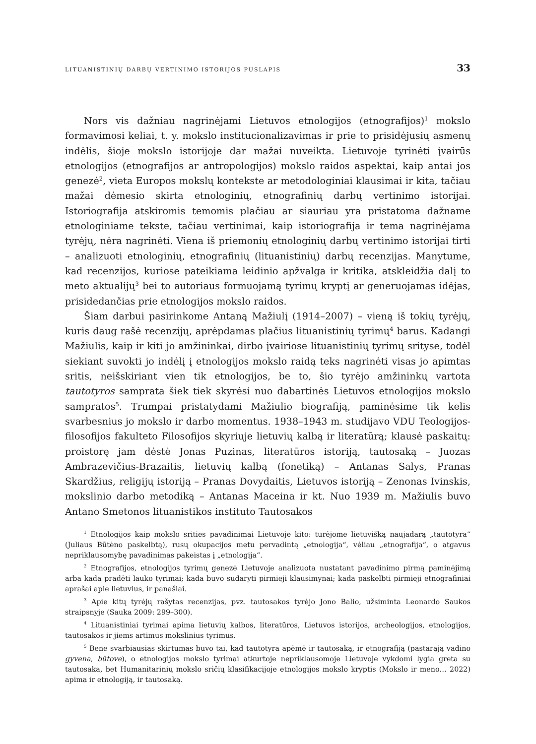LITUANISTINIŲ DARBŲ VERTINIMO ISTORIJOS PUSLAPIS 33
Nors vis dažniau nagrinėjami Lietuvos etnologijos (etnografijos)<sup>1</sup> mokslo formavimosi keliai, t. y. mokslo institucionalizavimas ir prie to prisidėjusių asmenų indėlis, šioje mokslo istorijoje dar mažai nuveikta. Lietuvoje tyrinėti įvairūs etnologijos (etnografijos ar antropologijos) mokslo raidos aspektai, kaip antai jos genezė<sup>2</sup>, vieta Europos mokslų kontekste ar metodologiniai klausimai ir kita, tačiau mažai dėmesio skirta etnologinių, etnografinių darbų vertinimo istorijai. Istoriografija atskiromis temomis plačiau ar siauriau yra pristatoma dažname etnologiniame tekste, tačiau vertinimai, kaip istoriografija ir tema nagrinėjama tyrėjų, nėra nagrinėti. Viena iš priemonių etnologinių darbų vertinimo istorijai tirti – analizuoti etnologinių, etnografinių (lituanistinių) darbų recenzijas. Manytume, kad recenzijos, kuriose pateikiama leidinio apžvalga ir kritika, atskleidžia dalį to meto aktualijų<sup>3</sup> bei to autoriaus formuojamą tyrimų kryptį ar generuojamas idėjas, prisidedančias prie etnologijos mokslo raidos.
Šiam darbui pasirinkome Antaną Mažiulį (1914–2007) – vieną iš tokių tyrėjų, kuris daug rašė recenzijų, aprėpdamas plačius lituanistinių tyrimų<sup>4</sup> barus. Kadangi Mažiulis, kaip ir kiti jo amžininkai, dirbo įvairiose lituanistinių tyrimų srityse, todėl siekiant suvokti jo indėlį į etnologijos mokslo raidą teks nagrinėti visas jo apimtas sritis, neišskiriant vien tik etnologijos, be to, šio tyrėjo amžininkų vartota tautotyros samprata šiek tiek skyrėsi nuo dabartinės Lietuvos etnologijos mokslo sampratos<sup>5</sup>. Trumpai pristatydami Mažiulio biografiją, paminėsime tik kelis svarbesnius jo mokslo ir darbo momentus. 1938–1943 m. studijavo VDU Teologijos-filosofijos fakulteto Filosofijos skyriuje lietuvių kalbą ir literatūrą; klausė paskaitų: proistorę jam dėstė Jonas Puzinas, literatūros istoriją, tautosaką – Juozas Ambrazevičius-Brazaitis, lietuvių kalbą (fonetiką) – Antanas Salys, Pranas Skardžius, religijų istoriją – Pranas Dovydaitis, Lietuvos istoriją – Zenonas Ivinskis, mokslinio darbo metodiką – Antanas Maceina ir kt. Nuo 1939 m. Mažiulis buvo Antano Smetonos lituanistikos instituto Tautosakos
<sup>1</sup> Etnologijos kaip mokslo srities pavadinimai Lietuvoje kito: turėjome lietuvišką naujadarą „tautotyra“ (Juliaus Būtėno paskelbtą), rusų okupacijos metu pervadintą „etnologija“, vėliau „etnografija“, o atgavus nepriklausomybę pavadinimas pakeistas į „etnologija“.
<sup>2</sup> Etnografijos, etnologijos tyrimų genezė Lietuvoje analizuota nustatant pavadinimo pirmą paminėjimą arba kada pradėti lauko tyrimai; kada buvo sudaryti pirmieji klausimynai; kada paskelbti pirmieji etnografiniai aprašai apie lietuvius, ir panašiai.
<sup>3</sup> Apie kitų tyrėjų rašytas recenzijas, pvz. tautosakos tyrėjo Jono Balio, užsiminta Leonardo Saukos straipsnyje (Sauka 2009: 299–300).
<sup>4</sup> Lituanistiniai tyrimai apima lietuvių kalbos, literatūros, Lietuvos istorijos, archeologijos, etnologijos, tautosakos ir jiems artimus mokslinius tyrimus.
<sup>5</sup> Bene svarbiausias skirtumas buvo tai, kad tautotyra apėmė ir tautosaką, ir etnografiją (pastarąją vadino gyvena, būtove), o etnologijos mokslo tyrimai atkurtoje nepriklausomoje Lietuvoje vykdomi lygia greta su tautosaka, bet Humanitarinių mokslo sričių klasifikacijoje etnologijos mokslo kryptis (Mokslo ir meno… 2022) apima ir etnologiją, ir tautosaką.